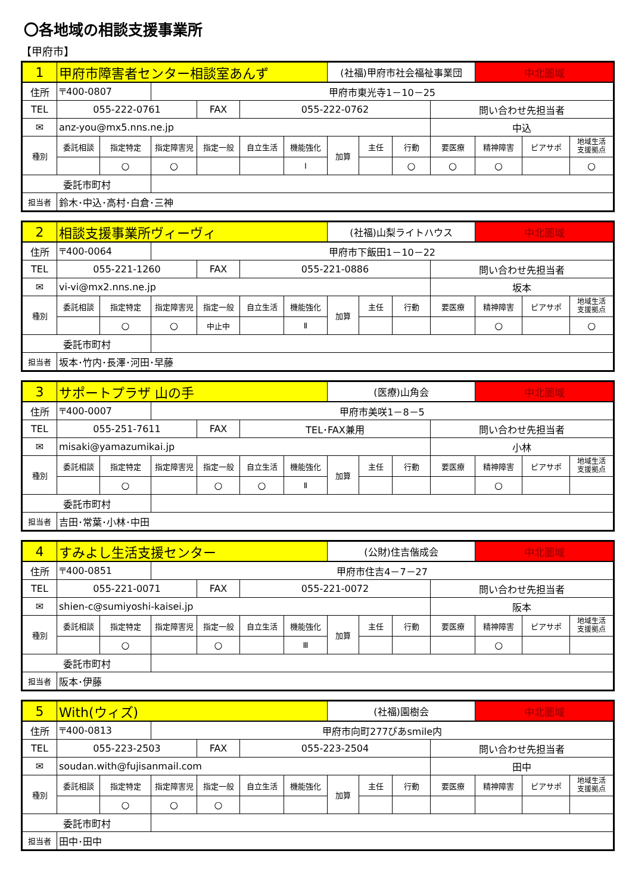〇各地域の相談支援事業所
【甲府市】
| 1 | 甲府市障害者センター相談室あんず | | | | | | (社福)甲府市社会福祉事業団 | | | | 中北圏域 | | |
| 住所 | 〒400-0807 | | 甲府市東光寺1－10－25 | | | | | | | | | | |
| TEL | 055-222-0761 | | | FAX | 055-222-0762 | | | | | 問い合わせ先担当者 | | | |
| ✉ | anz-you@mx5.nns.ne.jp | | | | | | | | | 中込 | | | |
| 種別 | 委託相談 | 指定特定 | 指定障害児 | 指定一般 | 自立生活 | 機能強化 | 加算 | 主任 | 行動 | 要医療 | 精神障害 | ピアサポ | 地域生活 支援拠点 |
| | | ○ | ○ | | | Ⅰ | | | ○ | ○ | ○ | | ○ |
| 委託市町村 | | | | | | | | | | | | | |
| 担当者 | 鈴木･中込･高村･白倉･三神 | | | | | | | | | | | | |
| 2 | 相談支援事業所ヴィーヴィ | | | | | | (社福)山梨ライトハウス | | | | 中北圏域 | | |
| 住所 | 〒400-0064 | | 甲府市下飯田1－10－22 | | | | | | | | | | |
| TEL | 055-221-1260 | | | FAX | 055-221-0886 | | | | | 問い合わせ先担当者 | | | |
| ✉ | vi-vi@mx2.nns.ne.jp | | | | | | | | | 坂本 | | | |
| 種別 | 委託相談 | 指定特定 | 指定障害児 | 指定一般 | 自立生活 | 機能強化 | 加算 | 主任 | 行動 | 要医療 | 精神障害 | ピアサポ | 地域生活 支援拠点 |
| | | ○ | ○ | 中止中 | | Ⅱ | | | | | ○ | | ○ |
| 委託市町村 | | | | | | | | | | | | | |
| 担当者 | 坂本･竹内･長澤･河田･早藤 | | | | | | | | | | | | |
| 3 | サポートプラザ 山の手 | | | | | | (医療)山角会 | | | | 中北圏域 | | |
| 住所 | 〒400-0007 | | 甲府市美咲1－8－5 | | | | | | | | | | |
| TEL | 055-251-7611 | | | FAX | TEL･FAX兼用 | | | | | 問い合わせ先担当者 | | | |
| ✉ | misaki@yamazumikai.jp | | | | | | | | | 小林 | | | |
| 種別 | 委託相談 | 指定特定 | 指定障害児 | 指定一般 | 自立生活 | 機能強化 | 加算 | 主任 | 行動 | 要医療 | 精神障害 | ピアサポ | 地域生活 支援拠点 |
| | | ○ | | ○ | ○ | Ⅱ | | | | | ○ | | |
| 委託市町村 | | | | | | | | | | | | | |
| 担当者 | 吉田･常葉･小林･中田 | | | | | | | | | | | | |
| 4 | すみよし生活支援センター | | | | | | (公財)住吉偕成会 | | | | 中北圏域 | | |
| 住所 | 〒400-0851 | | 甲府市住吉4－7－27 | | | | | | | | | | |
| TEL | 055-221-0071 | | | FAX | 055-221-0072 | | | | | 問い合わせ先担当者 | | | |
| ✉ | shien-c@sumiyoshi-kaisei.jp | | | | | | | | | 阪本 | | | |
| 種別 | 委託相談 | 指定特定 | 指定障害児 | 指定一般 | 自立生活 | 機能強化 | 加算 | 主任 | 行動 | 要医療 | 精神障害 | ピアサポ | 地域生活 支援拠点 |
| | | ○ | | ○ | | Ⅲ | | | | | ○ | | |
| 委託市町村 | | | | | | | | | | | | | |
| 担当者 | 阪本･伊藤 | | | | | | | | | | | | |
| 5 | With(ウィズ) | | | | | | (社福)園樹会 | | | | 中北圏域 | | |
| 住所 | 〒400-0813 | | 甲府市向町277ぴあsmile内 | | | | | | | | | | |
| TEL | 055-223-2503 | | | FAX | 055-223-2504 | | | | | 問い合わせ先担当者 | | | |
| ✉ | soudan.with@fujisanmail.com | | | | | | | | | 田中 | | | |
| 種別 | 委託相談 | 指定特定 | 指定障害児 | 指定一般 | 自立生活 | 機能強化 | 加算 | 主任 | 行動 | 要医療 | 精神障害 | ピアサポ | 地域生活 支援拠点 |
| | | ○ | ○ | ○ | | | | | | | | | |
| 委託市町村 | | | | | | | | | | | | | |
| 担当者 | 田中･田中 | | | | | | | | | | | | |